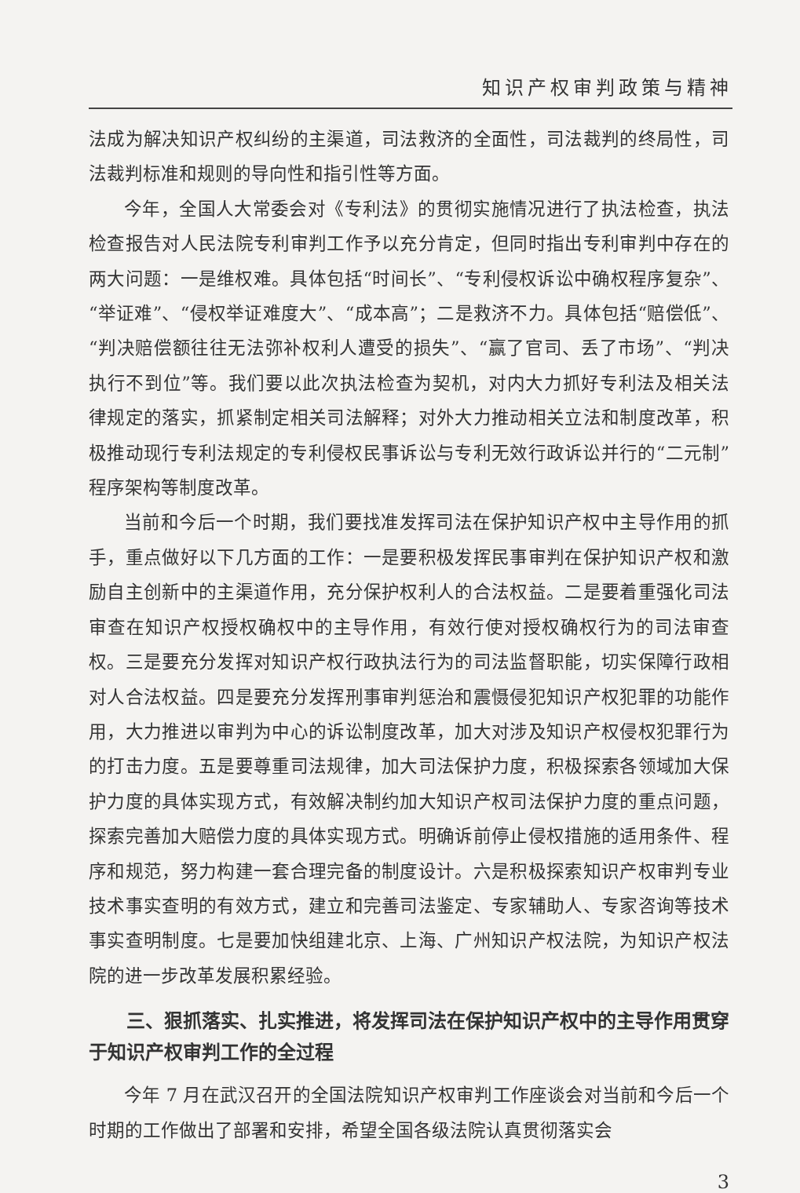知识产权审判政策与精神
法成为解决知识产权纠纷的主渠道，司法救济的全面性，司法裁判的终局性，司法裁判标准和规则的导向性和指引性等方面。
今年，全国人大常委会对《专利法》的贯彻实施情况进行了执法检查，执法检查报告对人民法院专利审判工作予以充分肯定，但同时指出专利审判中存在的两大问题：一是维权难。具体包括“时间长”、“专利侵权诉讼中确权程序复杂”、“举证难”、“侵权举证难度大”、“成本高”；二是救济不力。具体包括“赔偿低”、“判决赔偿额往往无法弥补权利人遭受的损失”、“赢了官司、丢了市场”、“判决执行不到位”等。我们要以此次执法检查为契机，对内大力抓好专利法及相关法律规定的落实，抓紧制定相关司法解释；对外大力推动相关立法和制度改革，积极推动现行专利法规定的专利侵权民事诉讼与专利无效行政诉讼并行的“二元制”程序架构等制度改革。
当前和今后一个时期，我们要找准发挥司法在保护知识产权中主导作用的抓手，重点做好以下几方面的工作：一是要积极发挥民事审判在保护知识产权和激励自主创新中的主渠道作用，充分保护权利人的合法权益。二是要着重强化司法审查在知识产权授权确权中的主导作用，有效行使对授权确权行为的司法审查权。三是要充分发挥对知识产权行政执法行为的司法监督职能，切实保障行政相对人合法权益。四是要充分发挥刑事审判惩治和震慑侵犯知识产权犯罪的功能作用，大力推进以审判为中心的诉讼制度改革，加大对涉及知识产权侵权犯罪行为的打击力度。五是要尊重司法规律，加大司法保护力度，积极探索各领域加大保护力度的具体实现方式，有效解决制约加大知识产权司法保护力度的重点问题，探索完善加大赔偿力度的具体实现方式。明确诉前停止侵权措施的适用条件、程序和规范，努力构建一套合理完备的制度设计。六是积极探索知识产权审判专业技术事实查明的有效方式，建立和完善司法鉴定、专家辅助人、专家咨询等技术事实查明制度。七是要加快组建北京、上海、广州知识产权法院，为知识产权法院的进一步改革发展积累经验。
三、狠抓落实、扎实推进，将发挥司法在保护知识产权中的主导作用贯穿于知识产权审判工作的全过程
今年 7 月在武汉召开的全国法院知识产权审判工作座谈会对当前和今后一个时期的工作做出了部署和安排，希望全国各级法院认真贯彻落实会
3